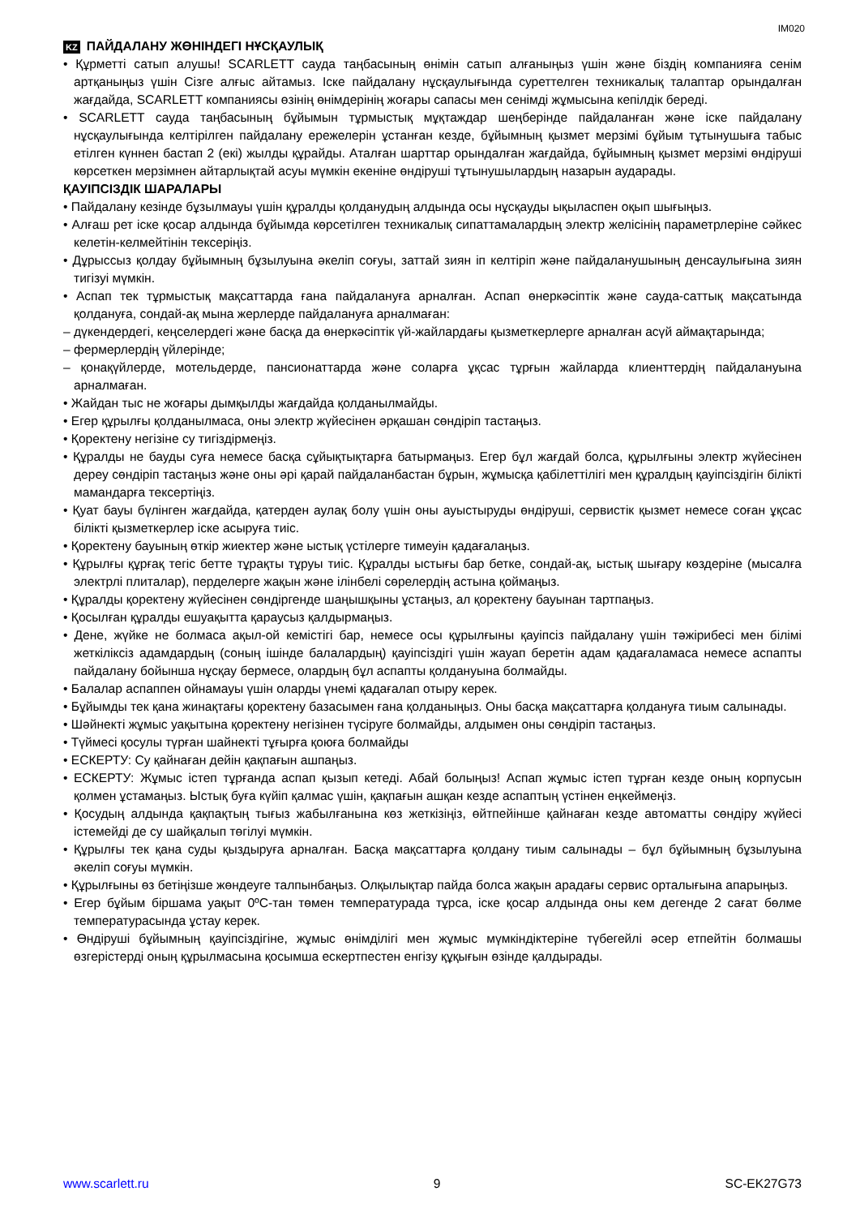IM020
KZ ПАЙДАЛАНУ ЖӨНІНДЕГІ НҰСҚАУЛЫҚ
• Құрметті сатып алушы! SCARLETT сауда таңбасының өнімін сатып алғаныңыз үшін және біздің компанияға сенім артқаныңыз үшін Сізге алғыс айтамыз. Іске пайдалану нұсқаулығында суреттелген техникалық талаптар орындалған жағдайда, SCARLETT компаниясы өзінің өнімдерінің жоғары сапасы мен сенімді жұмысына кепілдік береді.
• SCARLETT сауда таңбасының бұйымын тұрмыстық мұқтаждар шеңберінде пайдаланған және іске пайдалану нұсқаулығында келтірілген пайдалану ережелерін ұстанған кезде, бұйымның қызмет мерзімі бұйым тұтынушыға табыс етілген күннен бастап 2 (екі) жылды құрайды. Аталған шарттар орындалған жағдайда, бұйымның қызмет мерзімі өндіруші көрсеткен мерзімнен айтарлықтай асуы мүмкін екеніне өндіруші тұтынушылардың назарын аударады.
ҚАУІПСІЗДІК ШАРАЛАРЫ
• Пайдалану кезінде бұзылмауы үшін құралды қолданудың алдында осы нұсқауды ықыласпен оқып шығыңыз.
• Алғаш рет іске қосар алдында бұйымда көрсетілген техникалық сипаттамалардың электр желісінің параметрлеріне сәйкес келетін-келмейтінін тексеріңіз.
• Дұрыссыз қолдау бұйымның бұзылуына әкеліп соғуы, заттай зиян іп келтіріп және пайдаланушының денсаулығына зиян тигізуі мүмкін.
• Аспап тек тұрмыстық мақсаттарда ғана пайдалануға арналған. Аспап өнеркәсіптік және сауда-саттық мақсатында қолдануға, сондай-ақ мына жерлерде пайдалануға арналмаған:
– дүкендердегі, кеңселердегі және басқа да өнеркәсіптік үй-жайлардағы қызметкерлерге арналған асүй аймақтарында;
– фермерлердің үйлерінде;
– қонақүйлерде, мотельдерде, пансионаттарда және соларға ұқсас тұрғын жайларда клиенттердің пайдалануына арналмаған.
• Жайдан тыс не жоғары дымқылды жағдайда қолданылмайды.
• Егер құрылғы қолданылмаса, оны электр жүйесінен әрқашан сөндіріп тастаңыз.
• Қоректену негізіне су тигіздірмеңіз.
• Құралды не бауды суға немесе басқа сұйықтықтарға батырмаңыз. Егер бұл жағдай болса, құрылғыны электр жүйесінен дереу сөндіріп тастаңыз және оны әрі қарай пайдаланбастан бұрын, жұмысқа қабілеттілігі мен құралдың қауіпсіздігін білікті мамандарға тексертіңіз.
• Қуат бауы бүлінген жағдайда, қатерден аулақ болу үшін оны ауыстыруды өндіруші, сервистік қызмет немесе соған ұқсас білікті қызметкерлер іске асыруға тиіс.
• Қоректену бауының өткір жиектер және ыстық үстілерге тимеуін қадағалаңыз.
• Құрылғы құрғақ тегіс бетте тұрақты тұруы тиіс. Құралды ыстығы бар бетке, сондай-ақ, ыстық шығару көздеріне (мысалға электрлі плиталар), перделерге жақын және ілінбелі сөрелердің астына қоймаңыз.
• Құралды қоректену жүйесінен сөндіргенде шаңышқыны ұстаңыз, ал қоректену бауынан тартпаңыз.
• Қосылған құралды ешуақытта қараусыз қалдырмаңыз.
• Дене, жүйке не болмаса ақыл-ой кемістігі бар, немесе осы құрылғыны қауіпсіз пайдалану үшін тәжірибесі мен білімі жеткіліксіз адамдардың (соның ішінде балалардың) қауіпсіздігі үшін жауап беретін адам қадағаламаса немесе аспапты пайдалану бойынша нұсқау бермесе, олардың бұл аспапты қолдануына болмайды.
• Балалар аспаппен ойнамауы үшін оларды үнемі қадағалап отыру керек.
• Бұйымды тек қана жинақтағы қоректену базасымен ғана қолданыңыз. Оны басқа мақсаттарға қолдануға тиым салынады.
• Шәйнекті жұмыс уақытына қоректену негізінен түсіруге болмайды, алдымен оны сөндіріп тастаңыз.
• Түймесі қосулы түрған шайнекті тұғырға қоюға болмайды
• ЕСКЕРТУ: Су қайнаған дейін қақпағын ашпаңыз.
• ЕСКЕРТУ: Жұмыс істеп тұрғанда аспап қызып кетеді. Абай болыңыз! Аспап жұмыс істеп тұрған кезде оның корпусын қолмен ұстамаңыз. Ыстық буға күйіп қалмас үшін, қақпағын ашқан кезде аспаптың үстінен еңкеймеңіз.
• Қосудың алдында қақпақтың тығыз жабылғанына көз жеткізіңіз, өйтпейінше қайнаған кезде автоматты сөндіру жүйесі істемейді де су шайқалып төгілуі мүмкін.
• Құрылғы тек қана суды қыздыруға арналған. Басқа мақсаттарға қолдану тиым салынады – бұл бұйымның бұзылуына әкеліп соғуы мүмкін.
• Құрылғыны өз бетіңізше жөндеуге талпынбаңыз. Олқылықтар пайда болса жақын арадағы сервис орталығына апарыңыз.
• Егер бұйым біршама уақыт 0ºC-тан төмен температурада тұрса, іске қосар алдында оны кем дегенде 2 сағат бөлме температурасында ұстау керек.
• Өндіруші бұйымның қауіпсіздігіне, жұмыс өнімділігі мен жұмыс мүмкіндіктеріне түбегейлі әсер етпейтін болмашы өзгерістерді оның құрылмасына қосымша ескертпестен енгізу құқығын өзінде қалдырады.
www.scarlett.ru 9 SC-EK27G73